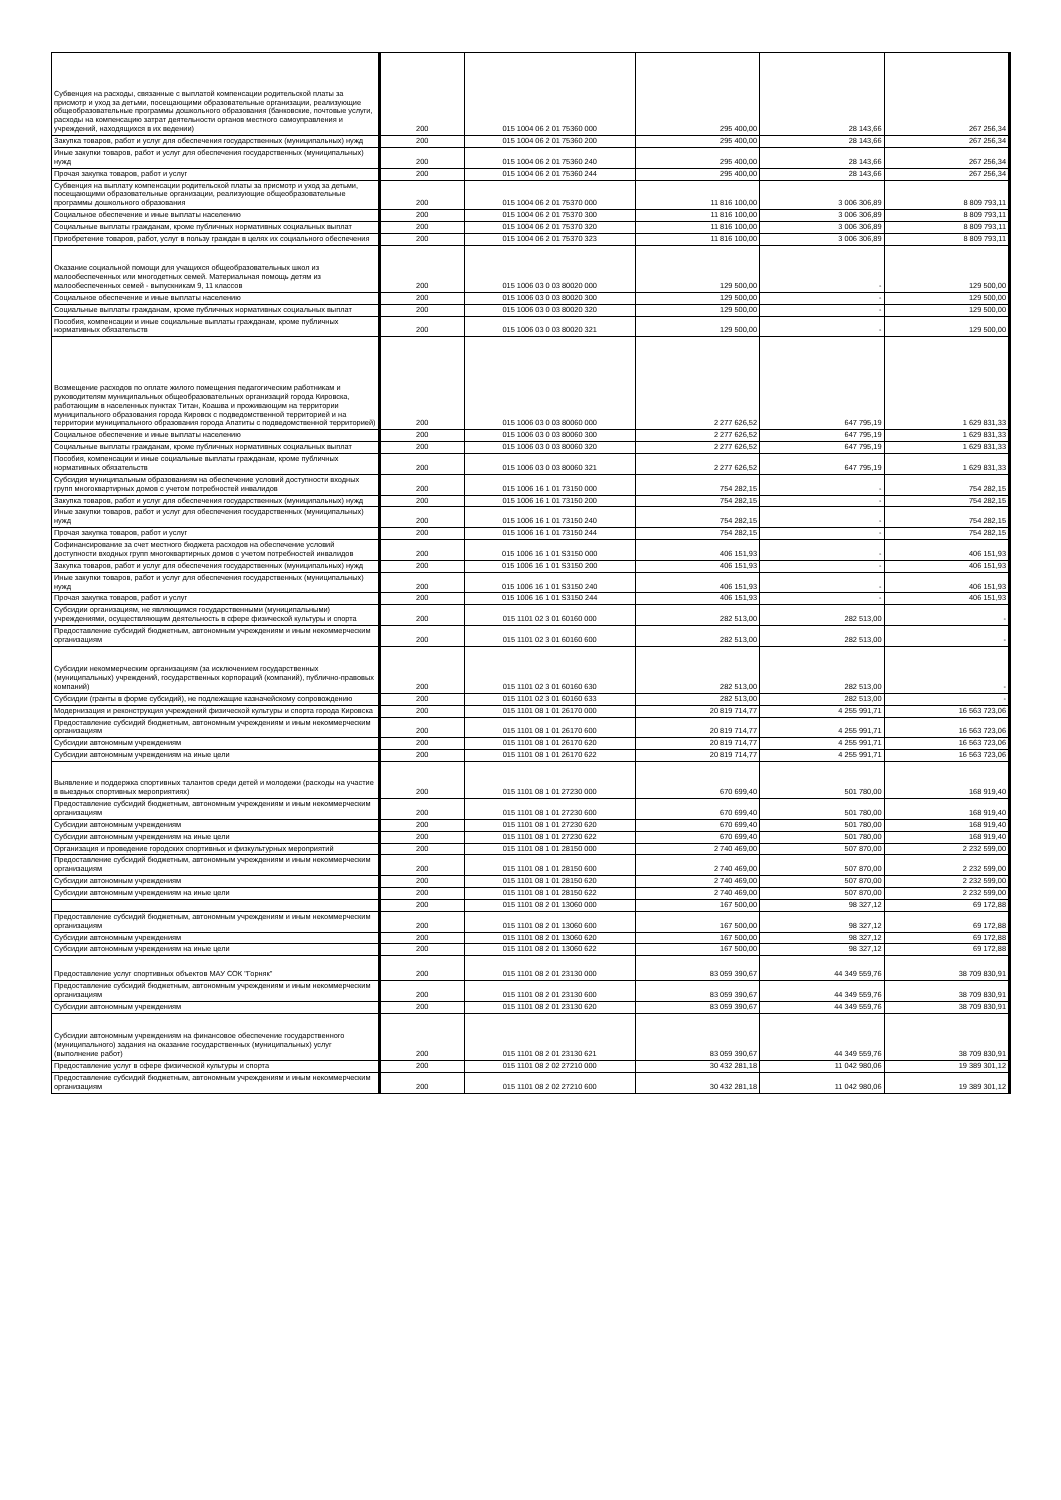| Субвенция на расходы, связанные с выплатой компенсации родительской платы за присмотр и уход за детьми, посещающими образовательные организации, реализующие общеобразовательные программы дошкольного образования (банковские, почтовые услуги, расходы на компенсацию затрат деятельности органов местного самоуправления и учреждений, находящихся в их ведении) | 200 | 015 1004 06 2 01 75360 000 | 295 400,00 | 28 143,66 | 267 256,34 |
| Закупка товаров, работ и услуг для обеспечения государственных (муниципальных) нужд | 200 | 015 1004 06 2 01 75360 200 | 295 400,00 | 28 143,66 | 267 256,34 |
| Иные закупки товаров, работ и услуг для обеспечения государственных (муниципальных) нужд | 200 | 015 1004 06 2 01 75360 240 | 295 400,00 | 28 143,66 | 267 256,34 |
| Прочая закупка товаров, работ и услуг | 200 | 015 1004 06 2 01 75360 244 | 295 400,00 | 28 143,66 | 267 256,34 |
| Субвенция на выплату компенсации родительской платы за присмотр и уход за детьми, посещающими образовательные организации, реализующие общеобразовательные программы дошкольного образования | 200 | 015 1004 06 2 01 75370 000 | 11 816 100,00 | 3 006 306,89 | 8 809 793,11 |
| Социальное обеспечение и иные выплаты населению | 200 | 015 1004 06 2 01 75370 300 | 11 816 100,00 | 3 006 306,89 | 8 809 793,11 |
| Социальные выплаты гражданам, кроме публичных нормативных социальных выплат | 200 | 015 1004 06 2 01 75370 320 | 11 816 100,00 | 3 006 306,89 | 8 809 793,11 |
| Приобретение товаров, работ, услуг в пользу граждан в целях их социального обеспечения | 200 | 015 1004 06 2 01 75370 323 | 11 816 100,00 | 3 006 306,89 | 8 809 793,11 |
| Оказание социальной помощи для учащихся общеобразовательных школ из малообеспеченных или многодетных семей. Материальная помощь детям из малообеспеченных семей - выпускникам 9, 11 классов | 200 | 015 1006 03 0 03 80020 000 | 129 500,00 | - | 129 500,00 |
| Социальное обеспечение и иные выплаты населению | 200 | 015 1006 03 0 03 80020 300 | 129 500,00 | - | 129 500,00 |
| Социальные выплаты гражданам, кроме публичных нормативных социальных выплат | 200 | 015 1006 03 0 03 80020 320 | 129 500,00 | - | 129 500,00 |
| Пособия, компенсации и иные социальные выплаты гражданам, кроме публичных нормативных обязательств | 200 | 015 1006 03 0 03 80020 321 | 129 500,00 | - | 129 500,00 |
| Возмещение расходов по оплате жилого помещения педагогическим работникам и руководителям муниципальных общеобразовательных организаций города Кировска, работающим в населенных пунктах Титан, Коашва и проживающим на территории муниципального образования города Кировск с подведомственной территорией и на территории муниципального образования города Апатиты с подведомственной территорией) | 200 | 015 1006 03 0 03 80060 000 | 2 277 626,52 | 647 795,19 | 1 629 831,33 |
| Социальное обеспечение и иные выплаты населению | 200 | 015 1006 03 0 03 80060 300 | 2 277 626,52 | 647 795,19 | 1 629 831,33 |
| Социальные выплаты гражданам, кроме публичных нормативных социальных выплат | 200 | 015 1006 03 0 03 80060 320 | 2 277 626,52 | 647 795,19 | 1 629 831,33 |
| Пособия, компенсации и иные социальные выплаты гражданам, кроме публичных нормативных обязательств | 200 | 015 1006 03 0 03 80060 321 | 2 277 626,52 | 647 795,19 | 1 629 831,33 |
| Субсидия муниципальным образованиям на обеспечение условий доступности входных групп многоквартирных домов с учетом потребностей инвалидов | 200 | 015 1006 16 1 01 73150 000 | 754 282,15 | - | 754 282,15 |
| Закупка товаров, работ и услуг для обеспечения государственных (муниципальных) нужд | 200 | 015 1006 16 1 01 73150 200 | 754 282,15 | - | 754 282,15 |
| Иные закупки товаров, работ и услуг для обеспечения государственных (муниципальных) нужд | 200 | 015 1006 16 1 01 73150 240 | 754 282,15 | - | 754 282,15 |
| Прочая закупка товаров, работ и услуг | 200 | 015 1006 16 1 01 73150 244 | 754 282,15 | - | 754 282,15 |
| Софинансирование за счет местного бюджета расходов на обеспечение условий доступности входных групп многоквартирных домов с учетом потребностей инвалидов | 200 | 015 1006 16 1 01 S3150 000 | 406 151,93 | - | 406 151,93 |
| Закупка товаров, работ и услуг для обеспечения государственных (муниципальных) нужд | 200 | 015 1006 16 1 01 S3150 200 | 406 151,93 | - | 406 151,93 |
| Иные закупки товаров, работ и услуг для обеспечения государственных (муниципальных) нужд | 200 | 015 1006 16 1 01 S3150 240 | 406 151,93 | - | 406 151,93 |
| Прочая закупка товаров, работ и услуг | 200 | 015 1006 16 1 01 S3150 244 | 406 151,93 | - | 406 151,93 |
| Субсидии организациям, не являющимся государственными (муниципальными) учреждениями, осуществляющим деятельность в сфере физической культуры и спорта | 200 | 015 1101 02 3 01 60160 000 | 282 513,00 | 282 513,00 | - |
| Предоставление субсидий бюджетным, автономным учреждениям и иным некоммерческим организациям | 200 | 015 1101 02 3 01 60160 600 | 282 513,00 | 282 513,00 | - |
| Субсидии некоммерческим организациям (за исключением государственных (муниципальных) учреждений, государственных корпораций (компаний), публично-правовых компаний) | 200 | 015 1101 02 3 01 60160 630 | 282 513,00 | 282 513,00 | - |
| Субсидии (гранты в форме субсидий), не подлежащие казначейскому сопровождению | 200 | 015 1101 02 3 01 60160 633 | 282 513,00 | 282 513,00 | - |
| Модернизация и реконструкция учреждений физической культуры и спорта города Кировска | 200 | 015 1101 08 1 01 26170 000 | 20 819 714,77 | 4 255 991,71 | 16 563 723,06 |
| Предоставление субсидий бюджетным, автономным учреждениям и иным некоммерческим организациям | 200 | 015 1101 08 1 01 26170 600 | 20 819 714,77 | 4 255 991,71 | 16 563 723,06 |
| Субсидии автономным учреждениям | 200 | 015 1101 08 1 01 26170 620 | 20 819 714,77 | 4 255 991,71 | 16 563 723,06 |
| Субсидии автономным учреждениям на иные цели | 200 | 015 1101 08 1 01 26170 622 | 20 819 714,77 | 4 255 991,71 | 16 563 723,06 |
| Выявление и поддержка спортивных талантов среди детей и молодежи (расходы на участие в выездных спортивных мероприятиях) | 200 | 015 1101 08 1 01 27230 000 | 670 699,40 | 501 780,00 | 168 919,40 |
| Предоставление субсидий бюджетным, автономным учреждениям и иным некоммерческим организациям | 200 | 015 1101 08 1 01 27230 600 | 670 699,40 | 501 780,00 | 168 919,40 |
| Субсидии автономным учреждениям | 200 | 015 1101 08 1 01 27230 620 | 670 699,40 | 501 780,00 | 168 919,40 |
| Субсидии автономным учреждениям на иные цели | 200 | 015 1101 08 1 01 27230 622 | 670 699,40 | 501 780,00 | 168 919,40 |
| Организация и проведение городских спортивных и физкультурных мероприятий | 200 | 015 1101 08 1 01 28150 000 | 2 740 469,00 | 507 870,00 | 2 232 599,00 |
| Предоставление субсидий бюджетным, автономным учреждениям и иным некоммерческим организациям | 200 | 015 1101 08 1 01 28150 600 | 2 740 469,00 | 507 870,00 | 2 232 599,00 |
| Субсидии автономным учреждениям | 200 | 015 1101 08 1 01 28150 620 | 2 740 469,00 | 507 870,00 | 2 232 599,00 |
| Субсидии автономным учреждениям на иные цели | 200 | 015 1101 08 1 01 28150 622 | 2 740 469,00 | 507 870,00 | 2 232 599,00 |
| | 200 | 015 1101 08 2 01 13060 000 | 167 500,00 | 98 327,12 | 69 172,88 |
| Предоставление субсидий бюджетным, автономным учреждениям и иным некоммерческим организациям | 200 | 015 1101 08 2 01 13060 600 | 167 500,00 | 98 327,12 | 69 172,88 |
| Субсидии автономным учреждениям | 200 | 015 1101 08 2 01 13060 620 | 167 500,00 | 98 327,12 | 69 172,88 |
| Субсидии автономным учреждениям на иные цели | 200 | 015 1101 08 2 01 13060 622 | 167 500,00 | 98 327,12 | 69 172,88 |
| Предоставление услуг спортивных объектов МАУ СОК "Горняк" | 200 | 015 1101 08 2 01 23130 000 | 83 059 390,67 | 44 349 559,76 | 38 709 830,91 |
| Предоставление субсидий бюджетным, автономным учреждениям и иным некоммерческим организациям | 200 | 015 1101 08 2 01 23130 600 | 83 059 390,67 | 44 349 559,76 | 38 709 830,91 |
| Субсидии автономным учреждениям | 200 | 015 1101 08 2 01 23130 620 | 83 059 390,67 | 44 349 559,76 | 38 709 830,91 |
| Субсидии автономным учреждениям на финансовое обеспечение государственного (муниципального) задания на оказание государственных (муниципальных) услуг (выполнение работ) | 200 | 015 1101 08 2 01 23130 621 | 83 059 390,67 | 44 349 559,76 | 38 709 830,91 |
| Предоставление услуг в сфере физической культуры и спорта | 200 | 015 1101 08 2 02 27210 000 | 30 432 281,18 | 11 042 980,06 | 19 389 301,12 |
| Предоставление субсидий бюджетным, автономным учреждениям и иным некоммерческим организациям | 200 | 015 1101 08 2 02 27210 600 | 30 432 281,18 | 11 042 980,06 | 19 389 301,12 |